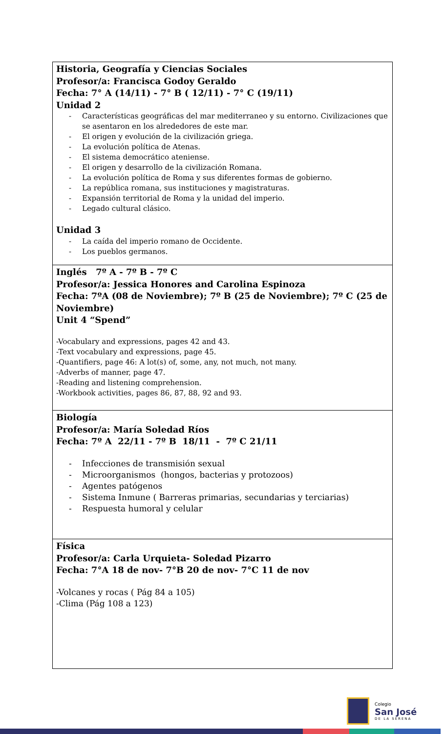| Historia, Geografía y Ciencias Sociales Profesor/a: Francisca Godoy Geraldo Fecha: 7° A (14/11) - 7° B ( 12/11) - 7° C (19/11) Unidad 2 - Características geográficas del mar mediterraneo y su entorno. Civilizaciones que se asentaron en los alrededores de este mar. - El origen y evolución de la civilización griega. - La evolución política de Atenas. - El sistema democrático ateniense. - El origen y desarrollo de la civilización Romana. - La evolución política de Roma y sus diferentes formas de gobierno. - La república romana, sus instituciones y magistraturas. - Expansión territorial de Roma y la unidad del imperio. - Legado cultural clásico. Unidad 3 - La caída del imperio romano de Occidente. - Los pueblos germanos. |
| Inglés 7º A - 7º B - 7º C Profesor/a: Jessica Honores and Carolina Espinoza Fecha: 7ºA (08 de Noviembre); 7º B (25 de Noviembre); 7º C (25 de Noviembre) Unit 4 “Spend” -Vocabulary and expressions, pages 42 and 43. -Text vocabulary and expressions, page 45. -Quantifiers, page 46: A lot(s) of, some, any, not much, not many. -Adverbs of manner, page 47. -Reading and listening comprehension. -Workbook activities, pages 86, 87, 88, 92 and 93. |
| Biología Profesor/a: María Soledad Ríos Fecha: 7º A 22/11 - 7º B 18/11 - 7º C 21/11 - Infecciones de transmisión sexual - Microorganismos (hongos, bacterias y protozoos) - Agentes patógenos - Sistema Inmune ( Barreras primarias, secundarias y terciarias) - Respuesta humoral y celular |
| Física Profesor/a: Carla Urquieta- Soledad Pizarro Fecha: 7°A 18 de nov- 7°B 20 de nov- 7°C 11 de nov -Volcanes y rocas ( Pág 84 a 105) -Clima (Pág 108 a 123) |
Colegio
San José
DE LA SERENA